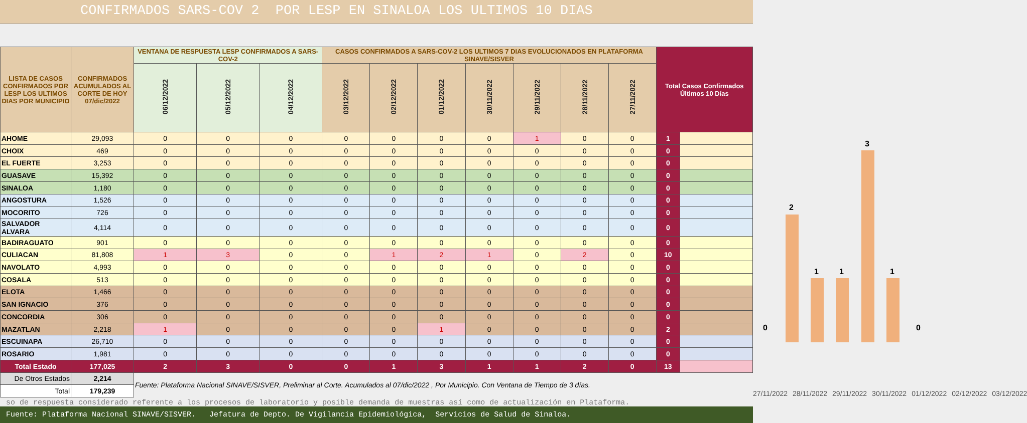CONFIRMADOS SARS-COV 2 POR LESP EN SINALOA LOS ULTIMOS 10 DIAS
| LISTA DE CASOS CONFIRMADOS POR LESP LOS ULTIMOS DIAS POR MUNICIPIO | CONFIRMADOS ACUMULADOS AL CORTE DE HOY 07/dic/2022 | VENTANA DE RESPUESTA LESP CONFIRMADOS A SARS-COV-2 | | | CASOS CONFIRMADOS A SARS-COV-2 LOS ULTIMOS 7 DIAS EVOLUCIONADOS EN PLATAFORMA SINAVE/SISVER | | | | | | | Total Casos Confirmados Últimos 10 Días | |
| --- | --- | --- | --- | --- | --- | --- | --- | --- | --- | --- | --- | --- | --- |
| | | 06/12/2022 | 05/12/2022 | 04/12/2022 | 03/12/2022 | 02/12/2022 | 01/12/2022 | 30/11/2022 | 29/11/2022 | 28/11/2022 | 27/11/2022 | | |
| AHOME | 29,093 | 0 | 0 | 0 | 0 | 0 | 0 | 0 | 1 | 0 | 0 | 1 | |
| CHOIX | 469 | 0 | 0 | 0 | 0 | 0 | 0 | 0 | 0 | 0 | 0 | 0 | |
| EL FUERTE | 3,253 | 0 | 0 | 0 | 0 | 0 | 0 | 0 | 0 | 0 | 0 | 0 | |
| GUASAVE | 15,392 | 0 | 0 | 0 | 0 | 0 | 0 | 0 | 0 | 0 | 0 | 0 | |
| SINALOA | 1,180 | 0 | 0 | 0 | 0 | 0 | 0 | 0 | 0 | 0 | 0 | 0 | |
| ANGOSTURA | 1,526 | 0 | 0 | 0 | 0 | 0 | 0 | 0 | 0 | 0 | 0 | 0 | |
| MOCORITO | 726 | 0 | 0 | 0 | 0 | 0 | 0 | 0 | 0 | 0 | 0 | 0 | |
| SALVADOR ALVARA | 4,114 | 0 | 0 | 0 | 0 | 0 | 0 | 0 | 0 | 0 | 0 | 0 | |
| BADIRAGUATO | 901 | 0 | 0 | 0 | 0 | 0 | 0 | 0 | 0 | 0 | 0 | 0 | |
| CULIACAN | 81,808 | 1 | 3 | 0 | 0 | 1 | 2 | 1 | 0 | 2 | 0 | 10 | |
| NAVOLATO | 4,993 | 0 | 0 | 0 | 0 | 0 | 0 | 0 | 0 | 0 | 0 | 0 | |
| COSALA | 513 | 0 | 0 | 0 | 0 | 0 | 0 | 0 | 0 | 0 | 0 | 0 | |
| ELOTA | 1,466 | 0 | 0 | 0 | 0 | 0 | 0 | 0 | 0 | 0 | 0 | 0 | |
| SAN IGNACIO | 376 | 0 | 0 | 0 | 0 | 0 | 0 | 0 | 0 | 0 | 0 | 0 | |
| CONCORDIA | 306 | 0 | 0 | 0 | 0 | 0 | 0 | 0 | 0 | 0 | 0 | 0 | |
| MAZATLAN | 2,218 | 1 | 0 | 0 | 0 | 0 | 1 | 0 | 0 | 0 | 0 | 2 | |
| ESCUINAPA | 26,710 | 0 | 0 | 0 | 0 | 0 | 0 | 0 | 0 | 0 | 0 | 0 | |
| ROSARIO | 1,981 | 0 | 0 | 0 | 0 | 0 | 0 | 0 | 0 | 0 | 0 | 0 | |
| Total Estado | 177,025 | 2 | 3 | 0 | 0 | 1 | 3 | 1 | 1 | 2 | 0 | 13 | |
| De Otros Estados | 2,214 | Fuente: Plataforma Nacional SINAVE/SISVER, Preliminar al Corte. Acumulados al 07/dic/2022 , Por Municipio. Con Ventana de Tiempo de 3 días. | | | | | | | | | | | |
| Total | 179,239 | | | | | | | | | | | | |
0
2
1 1
3
1
0
27/11/2022 28/11/2022 29/11/2022 30/11/2022 01/12/2022 02/12/2022 03/12/2022
so de respuesta considerado referente a los procesos de laboratorio y posible demanda de muestras así como de actualización en Plataforma.
Fuente: Plataforma Nacional SINAVE/SISVER. Jefatura de Depto. De Vigilancia Epidemiológica, Servicios de Salud de Sinaloa.